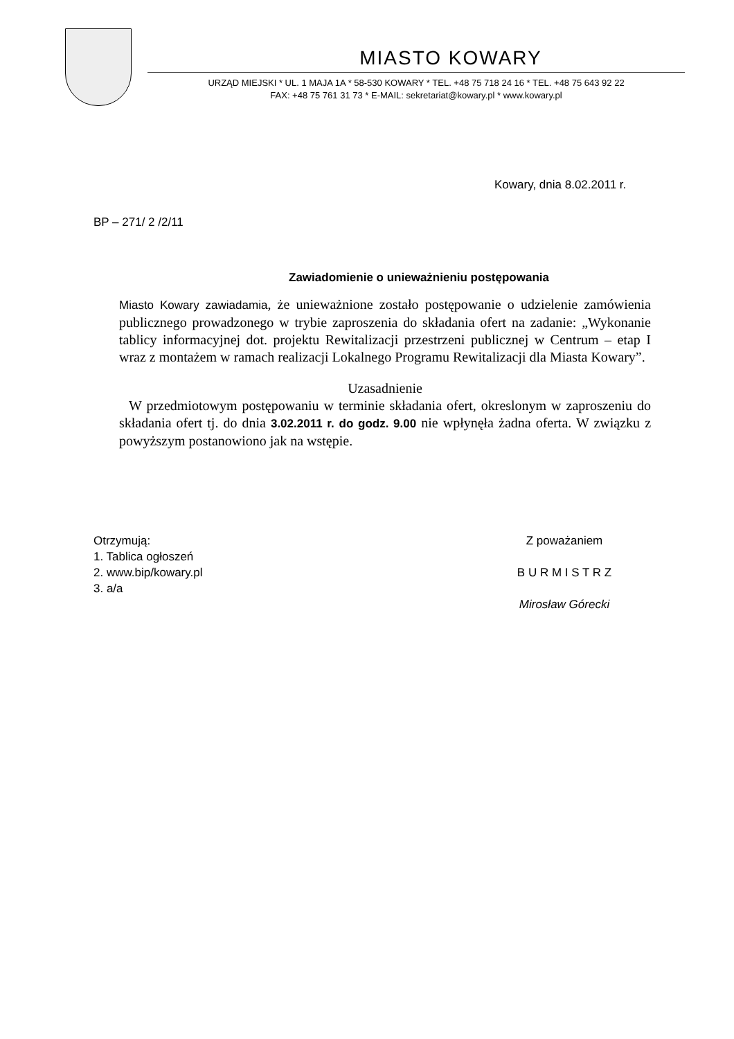MIASTO KOWARY
URZĄD MIEJSKI * UL. 1 MAJA 1A * 58-530 KOWARY * TEL. +48 75 718 24 16 * TEL. +48 75 643 92 22
FAX: +48 75 761 31 73 * E-MAIL: sekretariat@kowary.pl * www.kowary.pl
Kowary, dnia 8.02.2011 r.
BP – 271/ 2 /2/11
Zawiadomienie o unieważnieniu postępowania
Miasto Kowary zawiadamia, że unieważnione zostało postępowanie o udzielenie zamówienia publicznego prowadzonego w trybie zaproszenia do składania ofert na zadanie: „Wykonanie tablicy informacyjnej dot. projektu Rewitalizacji przestrzeni publicznej w Centrum – etap I wraz z montażem w ramach realizacji Lokalnego Programu Rewitalizacji dla Miasta Kowary”.
Uzasadnienie
W przedmiotowym postępowaniu w terminie składania ofert, okreslonym w zaproszeniu do składania ofert tj. do dnia 3.02.2011 r. do godz. 9.00 nie wpłynęła żadna oferta. W związku z powyższym postanowiono jak na wstępie.
Otrzymują:
1. Tablica ogłoszeń
2. www.bip/kowary.pl
3. a/a
Z poważaniem
B U R M I S T R Z
Mirosław Górecki